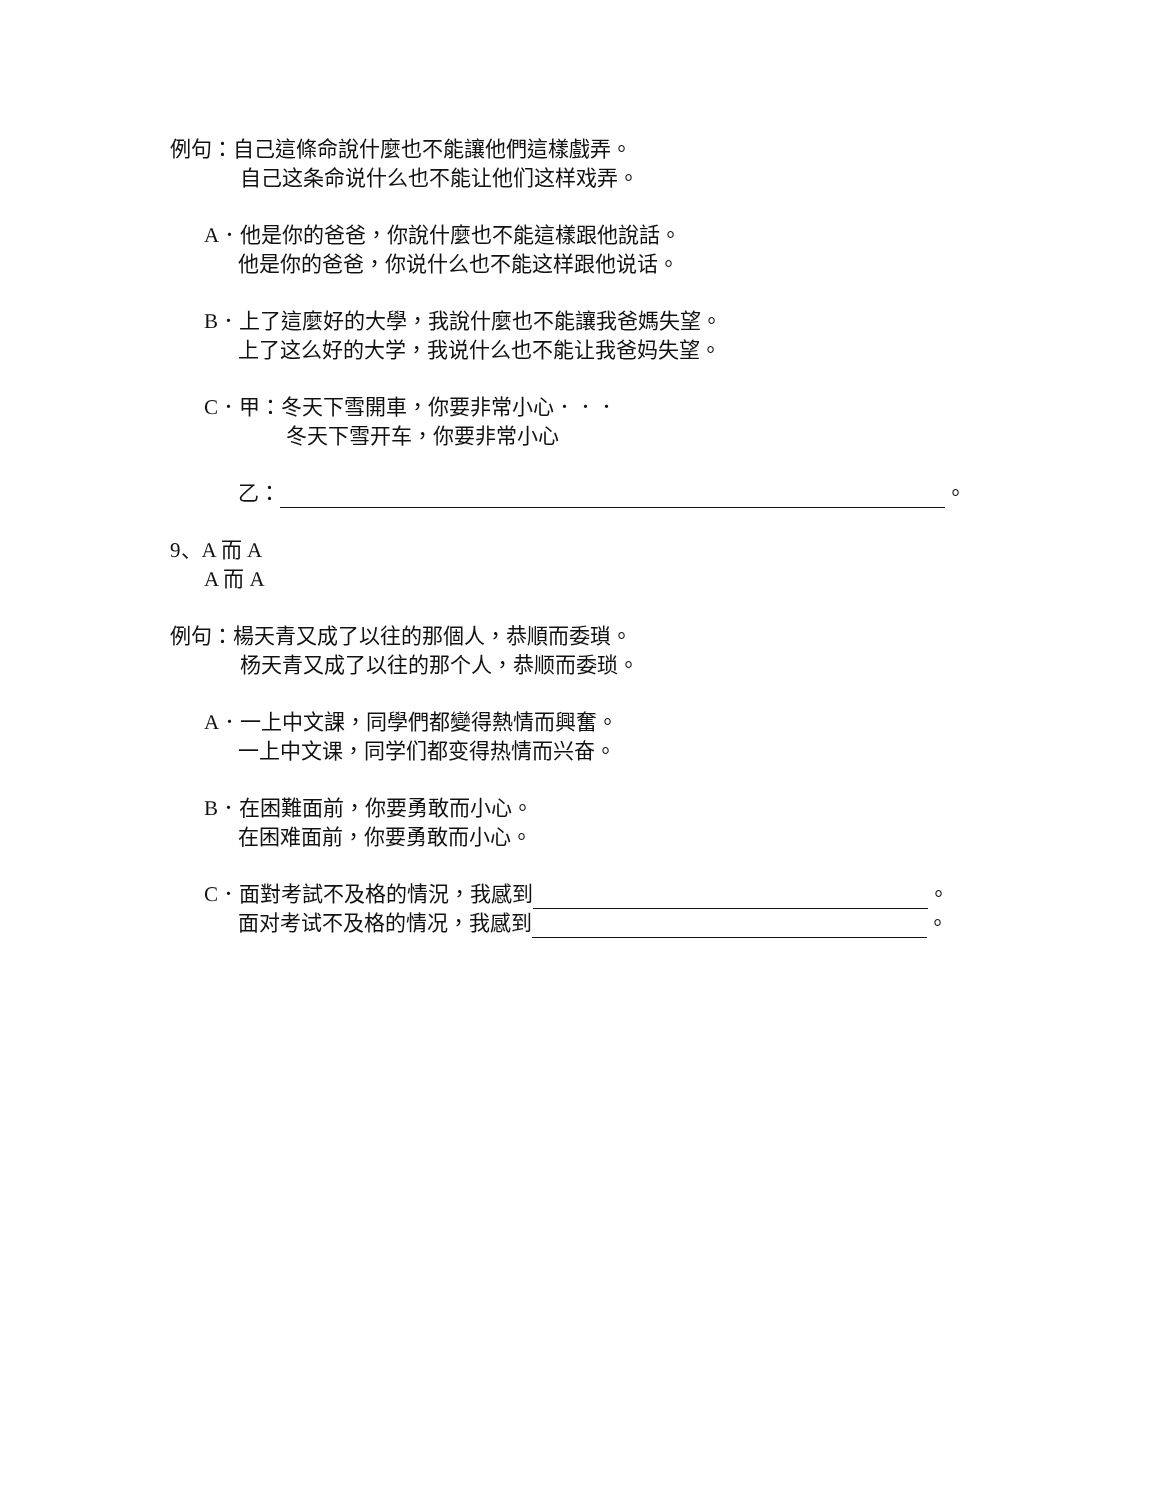例句：自己這條命說什麼也不能讓他們這樣戲弄。
自己这条命说什么也不能让他们这样戏弄。
A．他是你的爸爸，你說什麼也不能這樣跟他說話。
他是你的爸爸，你说什么也不能这样跟他说话。
B．上了這麼好的大學，我說什麼也不能讓我爸媽失望。
上了这么好的大学，我说什么也不能让我爸妈失望。
C．甲：冬天下雪開車，你要非常小心．．．
冬天下雪开车，你要非常小心
乙： 。
9、A 而 A
A 而 A
例句：楊天青又成了以往的那個人，恭順而委瑣。
杨天青又成了以往的那个人，恭顺而委琐。
A．一上中文課，同學們都變得熱情而興奮。
一上中文课，同学们都变得热情而兴奋。
B．在困難面前，你要勇敢而小心。
在困难面前，你要勇敢而小心。
C．面對考試不及格的情況，我感到 。
面对考试不及格的情况，我感到 。